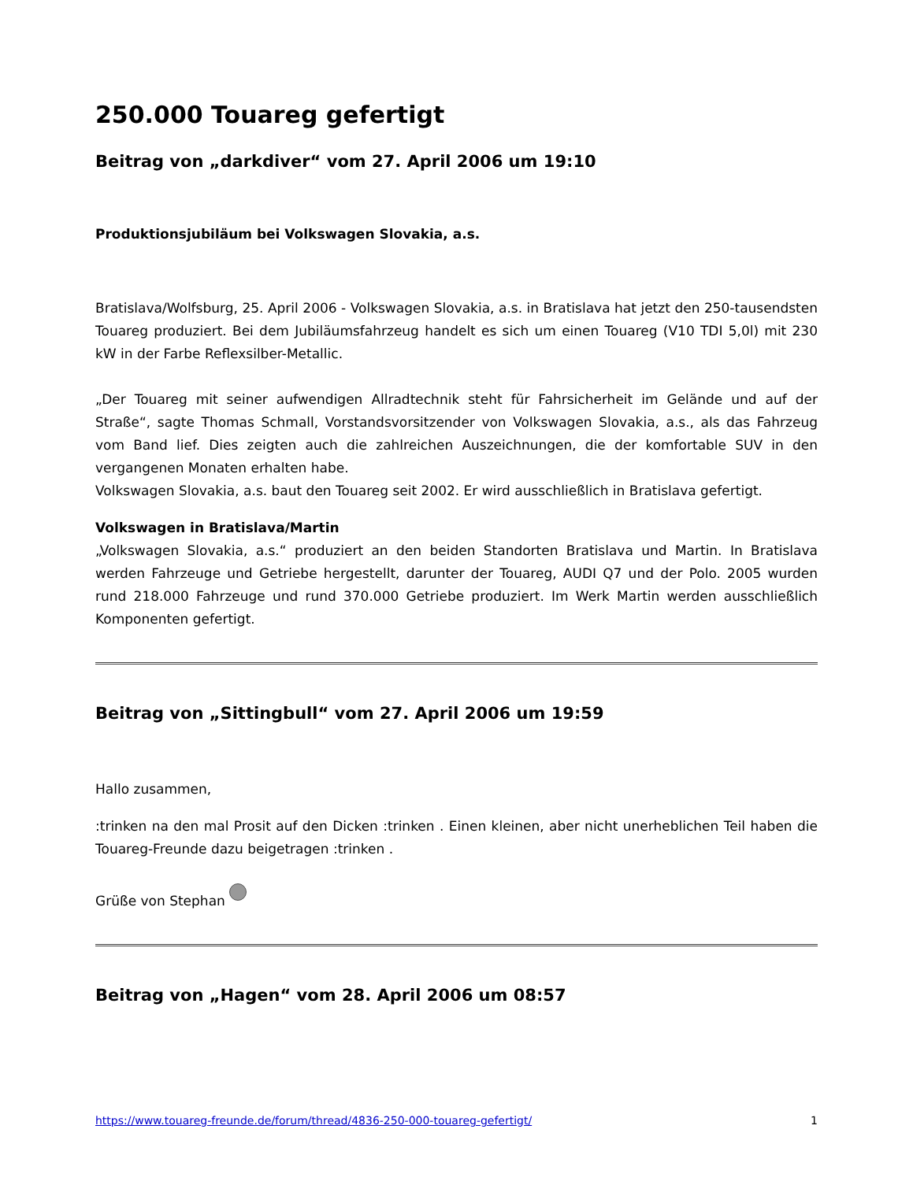250.000 Touareg gefertigt
Beitrag von „darkdiver“ vom 27. April 2006 um 19:10
Produktionsjubiläum bei Volkswagen Slovakia, a.s.
Bratislava/Wolfsburg, 25. April 2006 - Volkswagen Slovakia, a.s. in Bratislava hat jetzt den 250-tausendsten Touareg produziert. Bei dem Jubiläumsfahrzeug handelt es sich um einen Touareg (V10 TDI 5,0l) mit 230 kW in der Farbe Reflexsilber-Metallic.
„Der Touareg mit seiner aufwendigen Allradtechnik steht für Fahrsicherheit im Gelände und auf der Straße“, sagte Thomas Schmall, Vorstandsvorsitzender von Volkswagen Slovakia, a.s., als das Fahrzeug vom Band lief. Dies zeigten auch die zahlreichen Auszeichnungen, die der komfortable SUV in den vergangenen Monaten erhalten habe.
Volkswagen Slovakia, a.s. baut den Touareg seit 2002. Er wird ausschließlich in Bratislava gefertigt.
Volkswagen in Bratislava/Martin
„Volkswagen Slovakia, a.s.“ produziert an den beiden Standorten Bratislava und Martin. In Bratislava werden Fahrzeuge und Getriebe hergestellt, darunter der Touareg, AUDI Q7 und der Polo. 2005 wurden rund 218.000 Fahrzeuge und rund 370.000 Getriebe produziert. Im Werk Martin werden ausschließlich Komponenten gefertigt.
Beitrag von „Sittingbull“ vom 27. April 2006 um 19:59
Hallo zusammen,
:trinken na den mal Prosit auf den Dicken :trinken . Einen kleinen, aber nicht unerheblichen Teil haben die Touareg-Freunde dazu beigetragen :trinken .
Grüße von Stephan
Beitrag von „Hagen“ vom 28. April 2006 um 08:57
https://www.touareg-freunde.de/forum/thread/4836-250-000-touareg-gefertigt/ 1